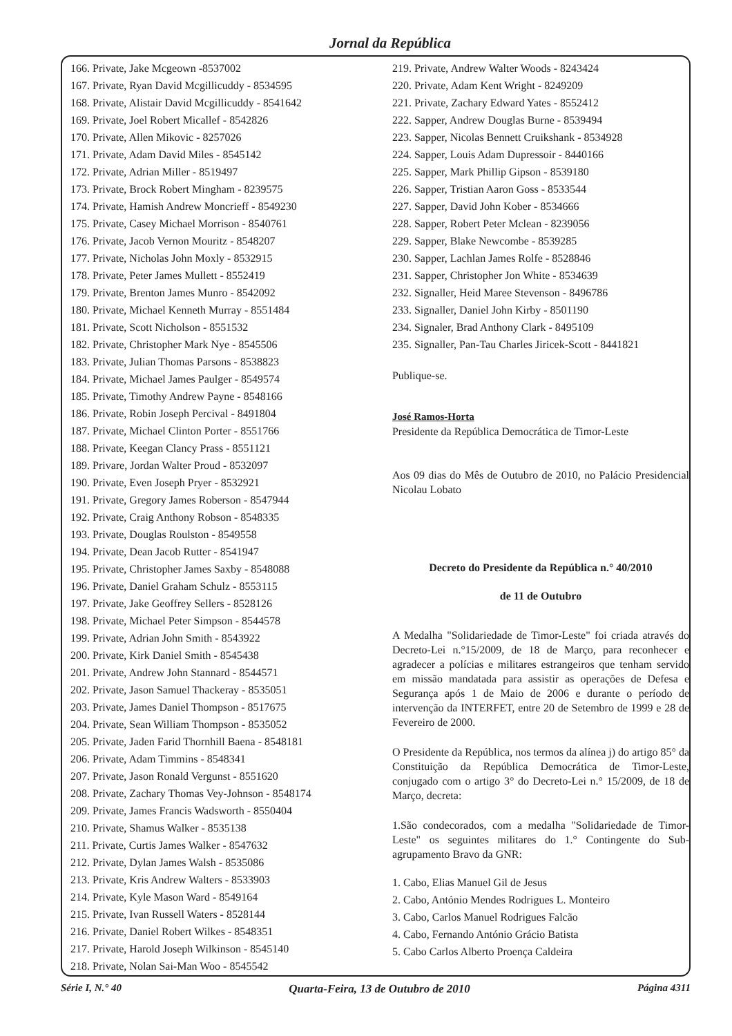Jornal da República
166. Private, Jake Mcgeown -8537002
167. Private, Ryan David Mcgillicuddy - 8534595
168. Private, Alistair David Mcgillicuddy - 8541642
169. Private, Joel Robert Micallef - 8542826
170. Private, Allen Mikovic - 8257026
171. Private, Adam David Miles - 8545142
172. Private, Adrian Miller - 8519497
173. Private, Brock Robert Mingham - 8239575
174. Private, Hamish Andrew Moncrieff - 8549230
175. Private, Casey Michael Morrison - 8540761
176. Private, Jacob Vernon Mouritz - 8548207
177. Private, Nicholas John Moxly - 8532915
178. Private, Peter James Mullett - 8552419
179. Private, Brenton James Munro - 8542092
180. Private, Michael Kenneth Murray - 8551484
181. Private, Scott Nicholson - 8551532
182. Private, Christopher Mark Nye - 8545506
183. Private, Julian Thomas Parsons - 8538823
184. Private, Michael James Paulger - 8549574
185. Private, Timothy Andrew Payne - 8548166
186. Private, Robin Joseph Percival - 8491804
187. Private, Michael Clinton Porter - 8551766
188. Private, Keegan Clancy Prass - 8551121
189. Privare, Jordan Walter Proud - 8532097
190. Private, Even Joseph Pryer - 8532921
191. Private, Gregory James Roberson - 8547944
192. Private, Craig Anthony Robson - 8548335
193. Private, Douglas Roulston - 8549558
194. Private, Dean Jacob Rutter - 8541947
195. Private, Christopher James Saxby - 8548088
196. Private, Daniel Graham Schulz - 8553115
197. Private, Jake Geoffrey Sellers - 8528126
198. Private, Michael Peter Simpson - 8544578
199. Private, Adrian John Smith - 8543922
200. Private, Kirk Daniel Smith - 8545438
201. Private, Andrew John Stannard - 8544571
202. Private, Jason Samuel Thackeray - 8535051
203. Private, James Daniel Thompson - 8517675
204. Private, Sean William Thompson - 8535052
205. Private, Jaden Farid Thornhill Baena - 8548181
206. Private, Adam Timmins - 8548341
207. Private, Jason Ronald Vergunst - 8551620
208. Private, Zachary Thomas Vey-Johnson - 8548174
209. Private, James Francis Wadsworth - 8550404
210. Private, Shamus Walker - 8535138
211. Private, Curtis James Walker - 8547632
212. Private, Dylan James Walsh - 8535086
213. Private, Kris Andrew Walters - 8533903
214. Private, Kyle Mason Ward - 8549164
215. Private, Ivan Russell Waters - 8528144
216. Private, Daniel Robert Wilkes - 8548351
217. Private, Harold Joseph Wilkinson - 8545140
218. Private, Nolan Sai-Man Woo - 8545542
219. Private, Andrew Walter Woods - 8243424
220. Private, Adam Kent Wright - 8249209
221. Private, Zachary Edward Yates - 8552412
222. Sapper, Andrew Douglas Burne - 8539494
223. Sapper, Nicolas Bennett Cruikshank - 8534928
224. Sapper, Louis Adam Dupressoir - 8440166
225. Sapper, Mark Phillip Gipson - 8539180
226. Sapper, Tristian Aaron Goss - 8533544
227. Sapper, David John Kober - 8534666
228. Sapper, Robert Peter Mclean - 8239056
229. Sapper, Blake Newcombe - 8539285
230. Sapper, Lachlan James Rolfe - 8528846
231. Sapper, Christopher Jon White - 8534639
232. Signaller, Heid Maree Stevenson - 8496786
233. Signaller, Daniel John Kirby - 8501190
234. Signaler, Brad Anthony Clark - 8495109
235. Signaller, Pan-Tau Charles Jiricek-Scott - 8441821
Publique-se.
José Ramos-Horta
Presidente da República Democrática de Timor-Leste
Aos 09 dias do Mês de Outubro de 2010, no Palácio Presidencial Nicolau Lobato
Decreto do Presidente da República n.° 40/2010
de 11 de Outubro
A Medalha "Solidariedade de Timor-Leste" foi criada através do Decreto-Lei n.°15/2009, de 18 de Março, para reconhecer e agradecer a polícias e militares estrangeiros que tenham servido em missão mandatada para assistir as operações de Defesa e Segurança após 1 de Maio de 2006 e durante o período de intervenção da INTERFET, entre 20 de Setembro de 1999 e 28 de Fevereiro de 2000.
O Presidente da República, nos termos da alínea j) do artigo 85° da Constituição da República Democrática de Timor-Leste, conjugado com o artigo 3° do Decreto-Lei n.° 15/2009, de 18 de Março, decreta:
1.São condecorados, com a medalha "Solidariedade de Timor-Leste" os seguintes militares do 1.° Contingente do Sub-agrupamento Bravo da GNR:
1. Cabo, Elias Manuel Gil de Jesus
2. Cabo, António Mendes Rodrigues L. Monteiro
3. Cabo, Carlos Manuel Rodrigues Falcão
4. Cabo, Fernando António Grácio Batista
5. Cabo Carlos Alberto Proença Caldeira
Série I, N.° 40 Quarta-Feira, 13 de Outubro de 2010 Página 4311